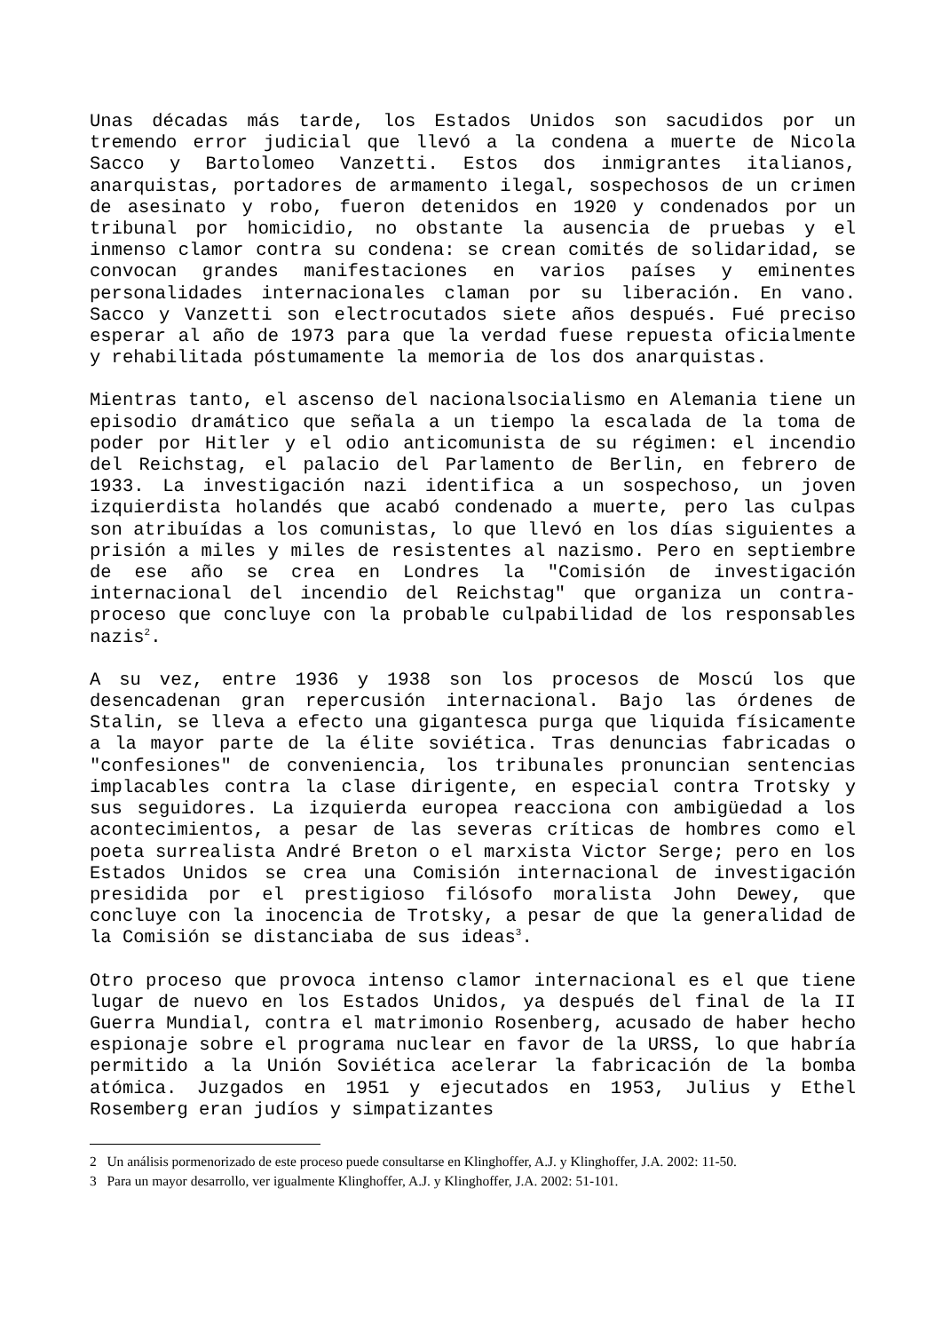Unas décadas más tarde, los Estados Unidos son sacudidos por un tremendo error judicial que llevó a la condena a muerte de Nicola Sacco y Bartolomeo Vanzetti. Estos dos inmigrantes italianos, anarquistas, portadores de armamento ilegal, sospechosos de un crimen de asesinato y robo, fueron detenidos en 1920 y condenados por un tribunal por homicidio, no obstante la ausencia de pruebas y el inmenso clamor contra su condena: se crean comités de solidaridad, se convocan grandes manifestaciones en varios países y eminentes personalidades internacionales claman por su liberación. En vano. Sacco y Vanzetti son electrocutados siete años después. Fué preciso esperar al año de 1973 para que la verdad fuese repuesta oficialmente y rehabilitada póstumamente la memoria de los dos anarquistas.
Mientras tanto, el ascenso del nacionalsocialismo en Alemania tiene un episodio dramático que señala a un tiempo la escalada de la toma de poder por Hitler y el odio anticomunista de su régimen: el incendio del Reichstag, el palacio del Parlamento de Berlin, en febrero de 1933. La investigación nazi identifica a un sospechoso, un joven izquierdista holandés que acabó condenado a muerte, pero las culpas son atribuídas a los comunistas, lo que llevó en los días siguientes a prisión a miles y miles de resistentes al nazismo. Pero en septiembre de ese año se crea en Londres la "Comisión de investigación internacional del incendio del Reichstag" que organiza un contra-proceso que concluye con la probable culpabilidad de los responsables nazis<sup>2</sup>.
A su vez, entre 1936 y 1938 son los procesos de Moscú los que desencadenan gran repercusión internacional. Bajo las órdenes de Stalin, se lleva a efecto una gigantesca purga que liquida físicamente a la mayor parte de la élite soviética. Tras denuncias fabricadas o "confesiones" de conveniencia, los tribunales pronuncian sentencias implacables contra la clase dirigente, en especial contra Trotsky y sus seguidores. La izquierda europea reacciona con ambigüedad a los acontecimientos, a pesar de las severas críticas de hombres como el poeta surrealista André Breton o el marxista Victor Serge; pero en los Estados Unidos se crea una Comisión internacional de investigación presidida por el prestigioso filósofo moralista John Dewey, que concluye con la inocencia de Trotsky, a pesar de que la generalidad de la Comisión se distanciaba de sus ideas<sup>3</sup>.
Otro proceso que provoca intenso clamor internacional es el que tiene lugar de nuevo en los Estados Unidos, ya después del final de la II Guerra Mundial, contra el matrimonio Rosenberg, acusado de haber hecho espionaje sobre el programa nuclear en favor de la URSS, lo que habría permitido a la Unión Soviética acelerar la fabricación de la bomba atómica. Juzgados en 1951 y ejecutados en 1953, Julius y Ethel Rosemberg eran judíos y simpatizantes
2 Un análisis pormenorizado de este proceso puede consultarse en Klinghoffer, A.J. y Klinghoffer, J.A. 2002: 11-50.
3 Para un mayor desarrollo, ver igualmente Klinghoffer, A.J. y Klinghoffer, J.A. 2002: 51-101.